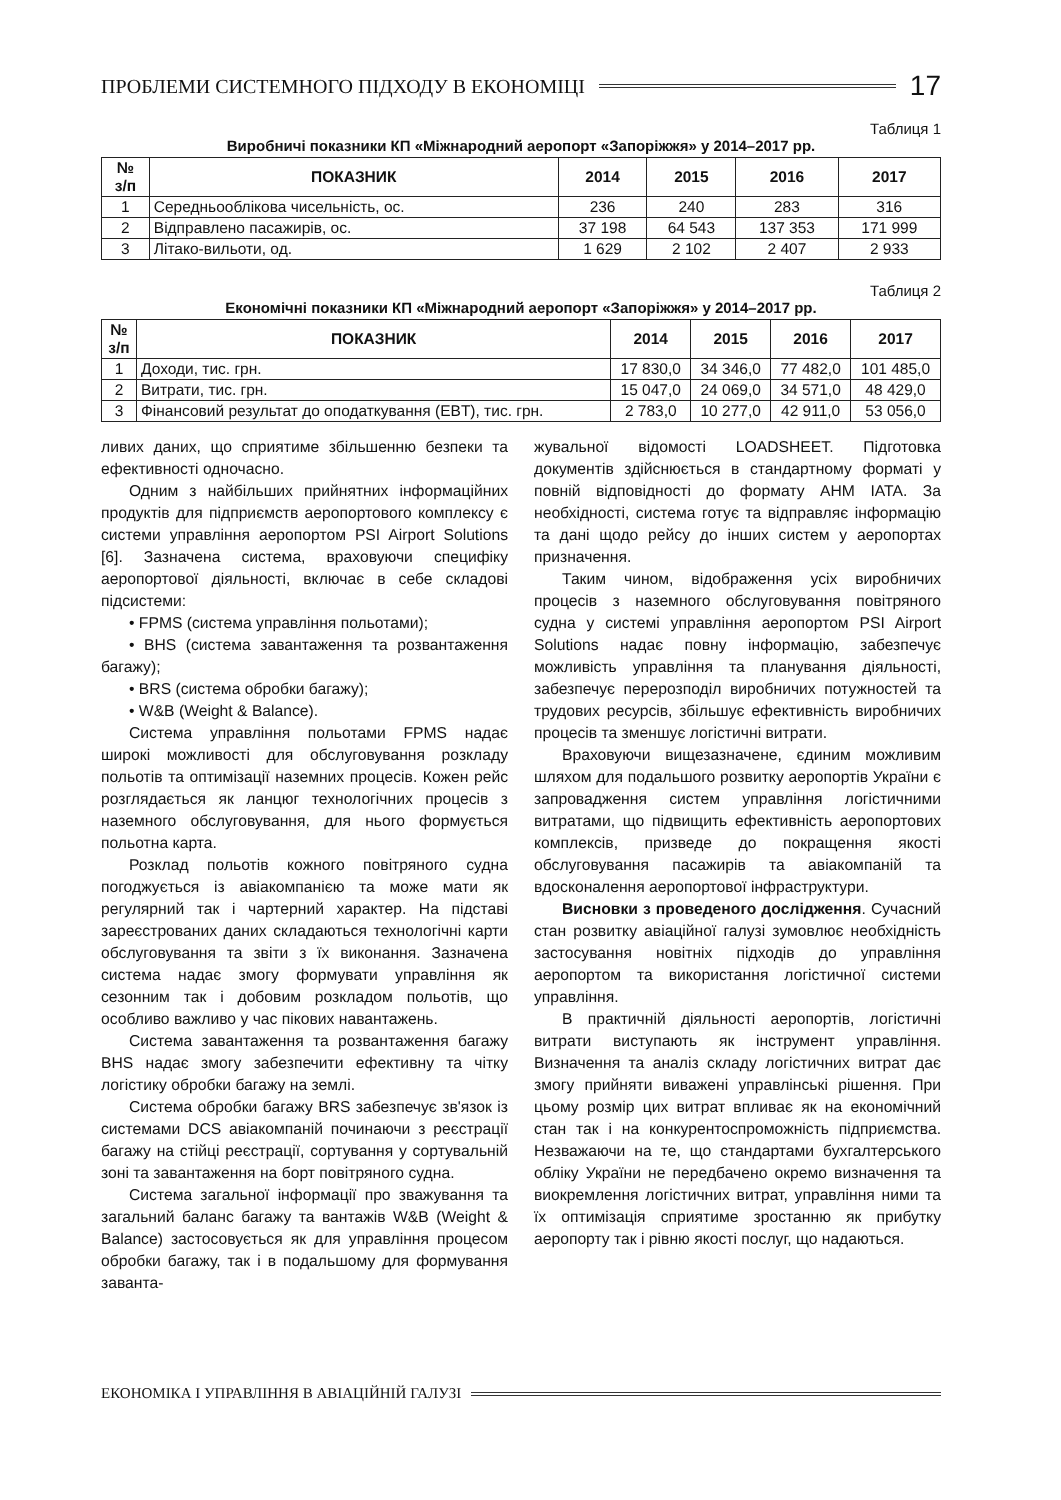ПРОБЛЕМИ СИСТЕМНОГО ПІДХОДУ В ЕКОНОМІЦІ 17
Таблиця 1
Виробничі показники КП «Міжнародний аеропорт «Запоріжжя» у 2014–2017 рр.
| № з/п | ПОКАЗНИК | 2014 | 2015 | 2016 | 2017 |
| --- | --- | --- | --- | --- | --- |
| 1 | Середньооблікова чисельність, ос. | 236 | 240 | 283 | 316 |
| 2 | Відправлено пасажирів, ос. | 37 198 | 64 543 | 137 353 | 171 999 |
| 3 | Літако-вильоти, од. | 1 629 | 2 102 | 2 407 | 2 933 |
Таблиця 2
Економічні показники КП «Міжнародний аеропорт «Запоріжжя» у 2014–2017 рр.
| № з/п | ПОКАЗНИК | 2014 | 2015 | 2016 | 2017 |
| --- | --- | --- | --- | --- | --- |
| 1 | Доходи, тис. грн. | 17 830,0 | 34 346,0 | 77 482,0 | 101 485,0 |
| 2 | Витрати, тис. грн. | 15 047,0 | 24 069,0 | 34 571,0 | 48 429,0 |
| 3 | Фінансовий результат до оподаткування (EBT), тис. грн. | 2 783,0 | 10 277,0 | 42 911,0 | 53 056,0 |
ливих даних, що сприятиме збільшенню безпеки та ефективності одночасно.
Одним з найбільших прийнятних інформаційних продуктів для підприємств аеропортового комплексу є системи управління аеропортом PSI Airport Solutions [6]. Зазначена система, враховуючи специфіку аеропортової діяльності, включає в себе складові підсистеми:
• FPMS (система управління польотами);
• BHS (система завантаження та розвантаження багажу);
• BRS (система обробки багажу);
• W&B (Weight & Balance).
Система управління польотами FPMS надає широкі можливості для обслуговування розкладу польотів та оптимізації наземних процесів. Кожен рейс розглядається як ланцюг технологічних процесів з наземного обслуговування, для нього формується польотна карта.
Розклад польотів кожного повітряного судна погоджується із авіакомпанією та може мати як регулярний так і чартерний характер. На підставі зареєстрованих даних складаються технологічні карти обслуговування та звіти з їх виконання. Зазначена система надає змогу формувати управління як сезонним так і добовим розкладом польотів, що особливо важливо у час пікових навантажень.
Система завантаження та розвантаження багажу BHS надає змогу забезпечити ефективну та чітку логістику обробки багажу на землі.
Система обробки багажу BRS забезпечує зв'язок із системами DCS авіакомпаній починаючи з реєстрації багажу на стійці реєстрації, сортування у сортувальній зоні та завантаження на борт повітряного судна.
Система загальної інформації про зважування та загальний баланс багажу та вантажів W&B (Weight & Balance) застосовується як для управління процесом обробки багажу, так і в подальшому для формування заванта-
жувальної відомості LOADSHEET. Підготовка документів здійснюється в стандартному форматі у повній відповідності до формату AHM IATA. За необхідності, система готує та відправляє інформацію та дані щодо рейсу до інших систем у аеропортах призначення.
Таким чином, відображення усіх виробничих процесів з наземного обслуговування повітряного судна у системі управління аеропортом PSI Airport Solutions надає повну інформацію, забезпечує можливість управління та планування діяльності, забезпечує перерозподіл виробничих потужностей та трудових ресурсів, збільшує ефективність виробничих процесів та зменшує логістичні витрати.
Враховуючи вищезазначене, єдиним можливим шляхом для подальшого розвитку аеропортів України є запровадження систем управління логістичними витратами, що підвищить ефективність аеропортових комплексів, призведе до покращення якості обслуговування пасажирів та авіакомпаній та вдосконалення аеропортової інфраструктури.
Висновки з проведеного дослідження. Сучасний стан розвитку авіаційної галузі зумовлює необхідність застосування новітніх підходів до управління аеропортом та використання логістичної системи управління.
В практичній діяльності аеропортів, логістичні витрати виступають як інструмент управління. Визначення та аналіз складу логістичних витрат дає змогу прийняти виважені управлінські рішення. При цьому розмір цих витрат впливає як на економічний стан так і на конкурентоспроможність підприємства. Незважаючи на те, що стандартами бухгалтерського обліку України не передбачено окремо визначення та виокремлення логістичних витрат, управління ними та їх оптимізація сприятиме зростанню як прибутку аеропорту так і рівню якості послуг, що надаються.
ЕКОНОМІКА І УПРАВЛІННЯ В АВІАЦІЙНІЙ ГАЛУЗІ